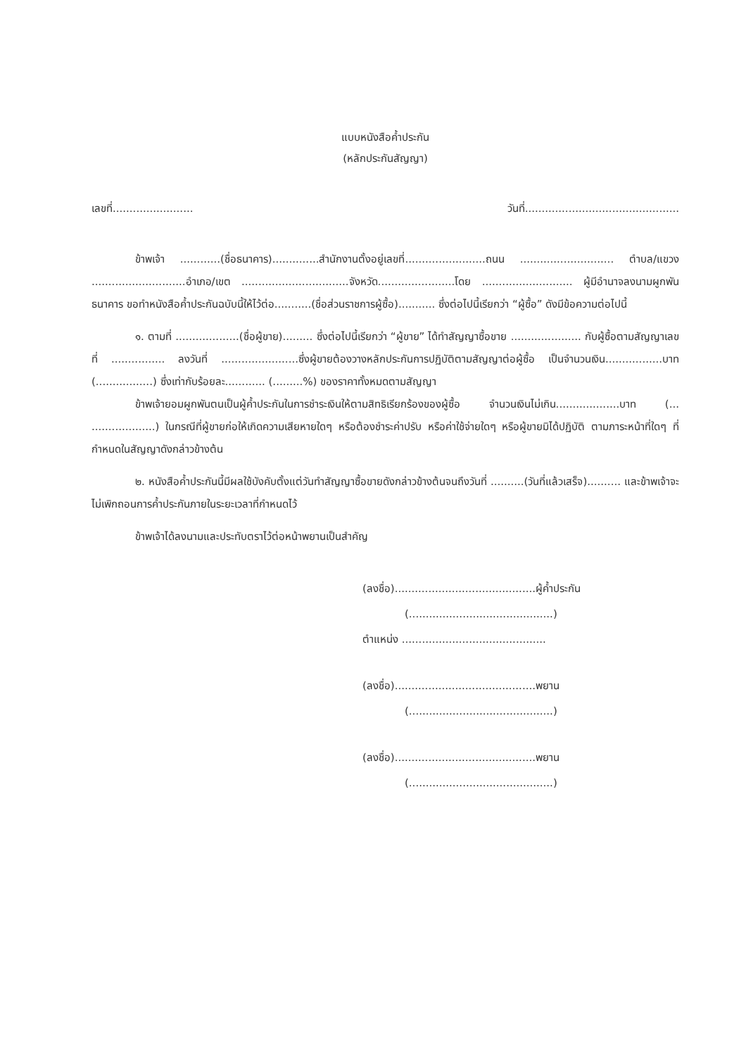แบบหนังสือค้ำประกัน
(หลักประกันสัญญา)
เลขที่........................ วันที่..............................................
ข้าพเจ้า ............(ชื่อธนาคาร)..............สำนักงานตั้งอยู่เลขที่........................ถนน ............................ ตำบล/แขวง ............................อำเภอ/เขต ................................จังหวัด.......................โดย ........................... ผู้มีอำนาจลงนามผูกพันธนาคาร ขอทำหนังสือค้ำประกันฉบับนี้ให้ไว้ต่อ...........(ชื่อส่วนราชการผู้ซื้อ)........... ซึ่งต่อไปนี้เรียกว่า “ผู้ซื้อ” ดังมีข้อความต่อไปนี้
๑. ตามที่ ...................(ชื่อผู้ขาย)......... ซึ่งต่อไปนี้เรียกว่า “ผู้ขาย” ได้ทำสัญญาซื้อขาย ..................... กับผู้ซื้อตามสัญญาเลขที่ ................ ลงวันที่ .......................ซึ่งผู้ขายต้องวางหลักประกันการปฏิบัติตามสัญญาต่อผู้ซื้อ เป็นจำนวนเงิน.................บาท (.................) ซึ่งเท่ากับร้อยละ............ (.........%) ของราคาทั้งหมดตามสัญญา
ข้าพเจ้ายอมผูกพันตนเป็นผู้ค้ำประกันในการชำระเงินให้ตามสิทธิเรียกร้องของผู้ซื้อ จำนวนเงินไม่เกิน...................บาท (... ...................) ในกรณีที่ผู้ขายก่อให้เกิดความเสียหายใดๆ หรือต้องชำระค่าปรับ หรือค่าใช้จ่ายใดๆ หรือผู้ขายมิได้ปฏิบัติ ตามภาระหน้าที่ใดๆ ที่กำหนดในสัญญาดังกล่าวข้างต้น
๒. หนังสือค้ำประกันนี้มีผลใช้บังคับตั้งแต่วันทำสัญญาซื้อขายดังกล่าวข้างต้นจนถึงวันที่ ..........(วันที่แล้วเสร็จ).......... และข้าพเจ้าจะไม่เพิกถอนการค้ำประกันภายในระยะเวลาที่กำหนดไว้
ข้าพเจ้าได้ลงนามและประทับตราไว้ต่อหน้าพยานเป็นสำคัญ
(ลงชื่อ)..........................................ผู้ค้ำประกัน
(...........................................)
ตำแหน่ง ...........................................
(ลงชื่อ)..........................................พยาน
(...........................................)
(ลงชื่อ)..........................................พยาน
(...........................................)